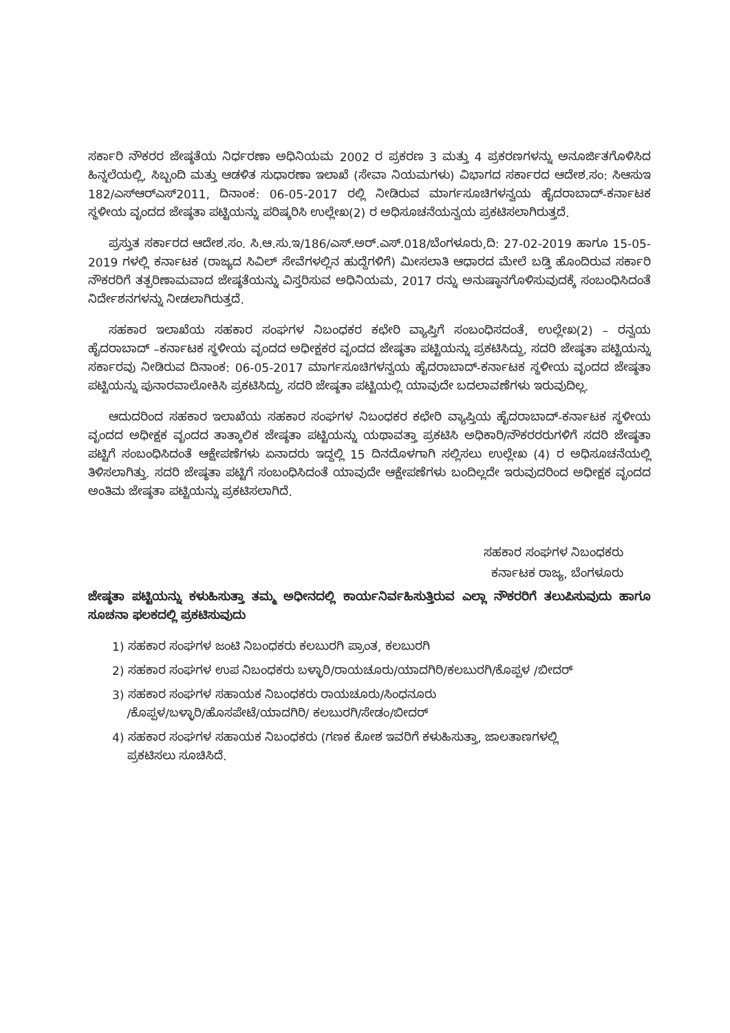ಸರ್ಕಾರಿ ನೌಕರರ ಜೇಷ್ಠತೆಯ ನಿರ್ಧರಣಾ ಅಧಿನಿಯಮ 2002 ರ ಪ್ರಕರಣ 3 ಮತ್ತು 4 ಪ್ರಕರಣಗಳನ್ನು ಅನೂರ್ಜಿತಗೊಳಿಸಿದ ಹಿನ್ನಲೆಯಲ್ಲಿ, ಸಿಬ್ಬಂದಿ ಮತ್ತು ಆಡಳಿತ ಸುಧಾರಣಾ ಇಲಾಖೆ (ಸೇವಾ ನಿಯಮಗಳು) ವಿಭಾಗದ ಸರ್ಕಾರದ ಆದೇಶ.ಸಂ: ಸಿಆಸುಇ 182/ಎಸ್‌ಆರ್‌ಎಸ್2011, ದಿನಾಂಕ: 06-05-2017 ರಲ್ಲಿ ನೀಡಿರುವ ಮಾರ್ಗಸೂಚಿಗಳನ್ವಯ ಹೈದರಾಬಾದ್-ಕರ್ನಾಟಕ ಸ್ಥಳೀಯ ವೃಂದದ ಜೇಷ್ಠತಾ ಪಟ್ಟಿಯನ್ನು ಪರಿಷ್ಕರಿಸಿ ಉಲ್ಲೇಖ(2) ರ ಅಧಿಸೂಚನೆಯನ್ವಯ ಪ್ರಕಟಿಸಲಾಗಿರುತ್ತದೆ.
ಪ್ರಸ್ತುತ ಸರ್ಕಾರದ ಆದೇಶ.ಸಂ. ಸಿ.ಆ.ಸು.ಇ/186/ಎಸ್.ಅರ್.ಎಸ್.018/ಬೆಂಗಳೂರು,ದಿ: 27-02-2019 ಹಾಗೂ 15-05-2019 ಗಳಲ್ಲಿ ಕರ್ನಾಟಕ (ರಾಜ್ಯದ ಸಿವಿಲ್ ಸೇವೆಗಳಲ್ಲಿನ ಹುದ್ದೆಗಳಿಗೆ) ಮೀಸಲಾತಿ ಆಧಾರದ ಮೇಲೆ ಬಡ್ತಿ ಹೊಂದಿರುವ ಸರ್ಕಾರಿ ನೌಕರರಿಗೆ ತತ್ಪರಿಣಾಮವಾದ ಜೇಷ್ಠತೆಯನ್ನು ವಿಸ್ತರಿಸುವ ಅಧಿನಿಯಮ, 2017 ರನ್ನು ಅನುಷ್ಠಾನಗೊಳಿಸುವುದಕ್ಕೆ ಸಂಬಂಧಿಸಿದಂತೆ ನಿರ್ದೇಶನಗಳನ್ನು ನೀಡಲಾಗಿರುತ್ತದೆ.
ಸಹಕಾರ ಇಲಾಖೆಯ ಸಹಕಾರ ಸಂಘಗಳ ನಿಬಂಧಕರ ಕಛೇರಿ ವ್ಯಾಪ್ತಿಗೆ ಸಂಬಂಧಿಸದಂತೆ, ಉಲ್ಲೇಖ(2) – ರನ್ವಯ ಹೈದರಾಬಾದ್ –ಕರ್ನಾಟಕ ಸ್ಥಳೀಯ ವೃಂದದ ಅಧೀಕ್ಷಕರ ವೃಂದದ ಜೇಷ್ಠತಾ ಪಟ್ಟಿಯನ್ನು ಪ್ರಕಟಿಸಿದ್ದು, ಸದರಿ ಜೇಷ್ಠತಾ ಪಟ್ಟಿಯನ್ನು ಸರ್ಕಾರವು ನೀಡಿರುವ ದಿನಾಂಕ: 06-05-2017 ಮಾರ್ಗಸೂಚಿಗಳನ್ವಯ ಹೈದರಾಬಾದ್-ಕರ್ನಾಟಕ ಸ್ಥಳೀಯ ವೃಂದದ ಜೇಷ್ಠತಾ ಪಟ್ಟಿಯನ್ನು ಪುನಾರವಾಲೋಕಿಸಿ ಪ್ರಕಟಿಸಿದ್ದು, ಸದರಿ ಜೇಷ್ಠತಾ ಪಟ್ಟಿಯಲ್ಲಿ ಯಾವುದೇ ಬದಲಾವಣೆಗಳು ಇರುವುದಿಲ್ಲ.
ಆದುದರಿಂದ ಸಹಕಾರ ಇಲಾಖೆಯ ಸಹಕಾರ ಸಂಘಗಳ ನಿಬಂಧಕರ ಕಛೇರಿ ವ್ಯಾಪ್ತಿಯ ಹೈದರಾಬಾದ್-ಕರ್ನಾಟಕ ಸ್ಥಳೀಯ ವೃಂದದ ಅಧೀಕ್ಷಕ ವೃಂದದ ತಾತ್ಕಾಲಿಕ ಜೇಷ್ಠತಾ ಪಟ್ಟಿಯನ್ನು ಯಥಾವತ್ತಾ ಪ್ರಕಟಿಸಿ ಅಧಿಕಾರಿ/ನೌಕರರರುಗಳಿಗೆ ಸದರಿ ಜೇಷ್ಠತಾ ಪಟ್ಟಿಗೆ ಸಂಬಂಧಿಸಿದಂತೆ ಆಕ್ಷೇಪಣೆಗಳು ಏನಾದರು ಇದ್ದಲ್ಲಿ 15 ದಿನದೊಳಗಾಗಿ ಸಲ್ಲಿಸಲು ಉಲ್ಲೇಖ (4) ರ ಅಧಿಸೂಚನೆಯಲ್ಲಿ ತಿಳಿಸಲಾಗಿತ್ತು. ಸದರಿ ಜೇಷ್ಠತಾ ಪಟ್ಟಿಗೆ ಸಂಬಂಧಿಸಿದಂತೆ ಯಾವುದೇ ಆಕ್ಷೇಪಣೆಗಳು ಬಂದಿಲ್ಲದೇ ಇರುವುದರಿಂದ ಅಧೀಕ್ಷಕ ವೃಂದದ ಅಂತಿಮ ಜೇಷ್ಠತಾ ಪಟ್ಟಿಯನ್ನು ಪ್ರಕಟಿಸಲಾಗಿದೆ.
ಸಹಕಾರ ಸಂಘಗಳ ನಿಬಂಧಕರು
ಕರ್ನಾಟಕ ರಾಜ್ಯ, ಬೆಂಗಳೂರು
ಜೇಷ್ಠತಾ ಪಟ್ಟಿಯನ್ನು ಕಳುಹಿಸುತ್ತಾ ತಮ್ಮ ಅಧೀನದಲ್ಲಿ ಕಾರ್ಯನಿರ್ವಹಿಸುತ್ತಿರುವ ಎಲ್ಲಾ ನೌಕರರಿಗೆ ತಲುಪಿಸುವುದು ಹಾಗೂ ಸೂಚನಾ ಫಲಕದಲ್ಲಿ ಪ್ರಕಟಿಸುವುದು
1) ಸಹಕಾರ ಸಂಘಗಳ ಜಂಟಿ ನಿಬಂಧಕರು ಕಲಬುರಗಿ ಪ್ರಾಂತ, ಕಲಬುರಗಿ
2) ಸಹಕಾರ ಸಂಘಗಳ ಉಪ ನಿಬಂಧಕರು ಬಳ್ಳಾರಿ/ರಾಯಚೂರು/ಯಾದಗಿರಿ/ಕಲಬುರಗಿ/ಕೊಪ್ಪಳ /ಬೀದರ್
3) ಸಹಕಾರ ಸಂಘಗಳ ಸಹಾಯಕ ನಿಬಂಧಕರು ರಾಯಚೂರು/ಸಿಂಧನೂರು
/ಕೊಪ್ಪಳ/ಬಳ್ಳಾರಿ/ಹೊಸಪೇಟೆ/ಯಾದಗಿರಿ/ ಕಲಬುರಗಿ/ಸೇಡಂ/ಬೀದರ್
4) ಸಹಕಾರ ಸಂಘಗಳ ಸಹಾಯಕ ನಿಬಂಧಕರು (ಗಣಕ ಕೋಶ ಇವರಿಗೆ ಕಳುಹಿಸುತ್ತಾ, ಜಾಲತಾಣಗಳಲ್ಲಿ
ಪ್ರಕಟಿಸಲು ಸೂಚಿಸಿದೆ.